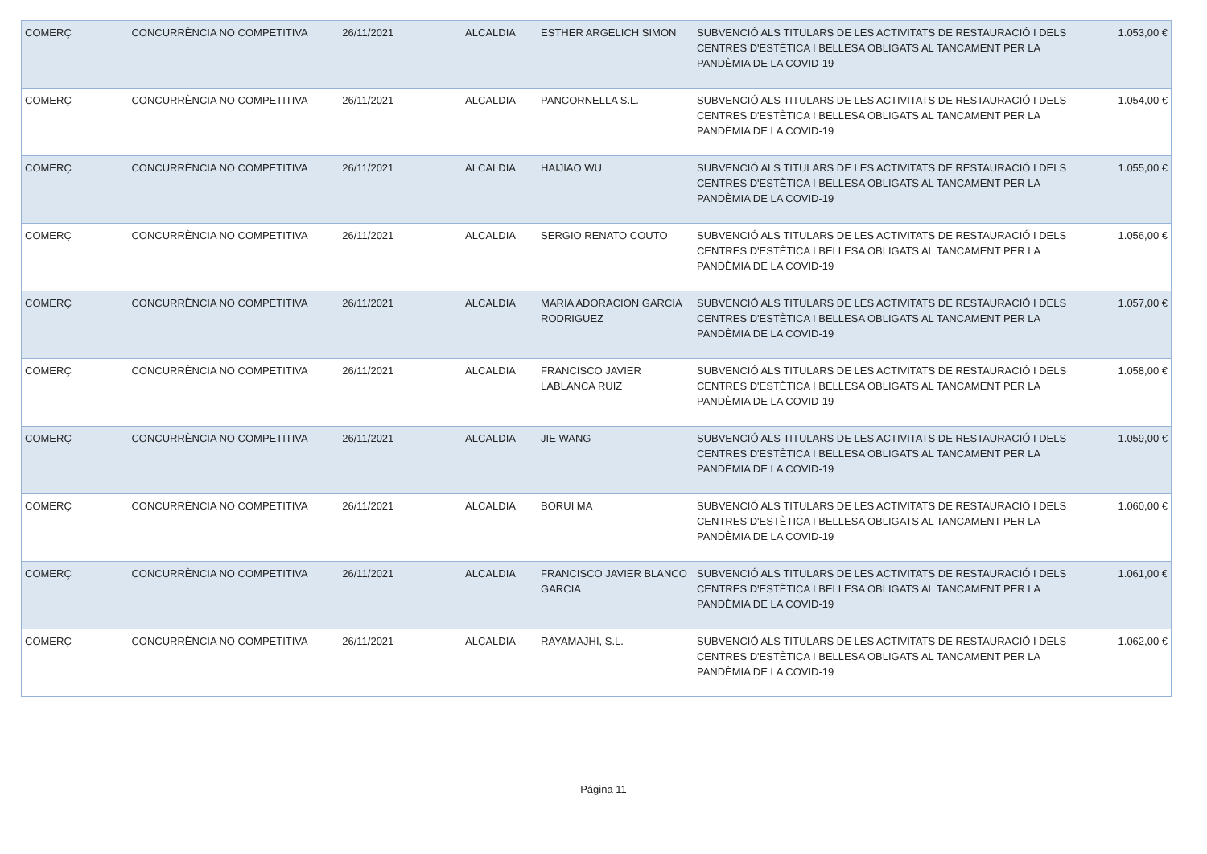| COMERÇ | CONCURRÈNCIA NO COMPETITIVA | 26/11/2021 | ALCALDIA | ESTHER ARGELICH SIMON | SUBVENCIÓ ALS TITULARS DE LES ACTIVITATS DE RESTAURACIÓ I DELS CENTRES D'ESTÈTICA I BELLESA OBLIGATS AL TANCAMENT PER LA PANDÈMIA DE LA COVID-19 | 1.053,00 € |
| COMERÇ | CONCURRÈNCIA NO COMPETITIVA | 26/11/2021 | ALCALDIA | PANCORNELLA S.L. | SUBVENCIÓ ALS TITULARS DE LES ACTIVITATS DE RESTAURACIÓ I DELS CENTRES D'ESTÈTICA I BELLESA OBLIGATS AL TANCAMENT PER LA PANDÈMIA DE LA COVID-19 | 1.054,00 € |
| COMERÇ | CONCURRÈNCIA NO COMPETITIVA | 26/11/2021 | ALCALDIA | HAIJIAO WU | SUBVENCIÓ ALS TITULARS DE LES ACTIVITATS DE RESTAURACIÓ I DELS CENTRES D'ESTÈTICA I BELLESA OBLIGATS AL TANCAMENT PER LA PANDÈMIA DE LA COVID-19 | 1.055,00 € |
| COMERÇ | CONCURRÈNCIA NO COMPETITIVA | 26/11/2021 | ALCALDIA | SERGIO RENATO COUTO | SUBVENCIÓ ALS TITULARS DE LES ACTIVITATS DE RESTAURACIÓ I DELS CENTRES D'ESTÈTICA I BELLESA OBLIGATS AL TANCAMENT PER LA PANDÈMIA DE LA COVID-19 | 1.056,00 € |
| COMERÇ | CONCURRÈNCIA NO COMPETITIVA | 26/11/2021 | ALCALDIA | MARIA ADORACION GARCIA RODRIGUEZ | SUBVENCIÓ ALS TITULARS DE LES ACTIVITATS DE RESTAURACIÓ I DELS CENTRES D'ESTÈTICA I BELLESA OBLIGATS AL TANCAMENT PER LA PANDÈMIA DE LA COVID-19 | 1.057,00 € |
| COMERÇ | CONCURRÈNCIA NO COMPETITIVA | 26/11/2021 | ALCALDIA | FRANCISCO JAVIER LABLANCA RUIZ | SUBVENCIÓ ALS TITULARS DE LES ACTIVITATS DE RESTAURACIÓ I DELS CENTRES D'ESTÈTICA I BELLESA OBLIGATS AL TANCAMENT PER LA PANDÈMIA DE LA COVID-19 | 1.058,00 € |
| COMERÇ | CONCURRÈNCIA NO COMPETITIVA | 26/11/2021 | ALCALDIA | JIE WANG | SUBVENCIÓ ALS TITULARS DE LES ACTIVITATS DE RESTAURACIÓ I DELS CENTRES D'ESTÈTICA I BELLESA OBLIGATS AL TANCAMENT PER LA PANDÈMIA DE LA COVID-19 | 1.059,00 € |
| COMERÇ | CONCURRÈNCIA NO COMPETITIVA | 26/11/2021 | ALCALDIA | BORUI MA | SUBVENCIÓ ALS TITULARS DE LES ACTIVITATS DE RESTAURACIÓ I DELS CENTRES D'ESTÈTICA I BELLESA OBLIGATS AL TANCAMENT PER LA PANDÈMIA DE LA COVID-19 | 1.060,00 € |
| COMERÇ | CONCURRÈNCIA NO COMPETITIVA | 26/11/2021 | ALCALDIA | FRANCISCO JAVIER BLANCO GARCIA | SUBVENCIÓ ALS TITULARS DE LES ACTIVITATS DE RESTAURACIÓ I DELS CENTRES D'ESTÈTICA I BELLESA OBLIGATS AL TANCAMENT PER LA PANDÈMIA DE LA COVID-19 | 1.061,00 € |
| COMERÇ | CONCURRÈNCIA NO COMPETITIVA | 26/11/2021 | ALCALDIA | RAYAMAJHI, S.L. | SUBVENCIÓ ALS TITULARS DE LES ACTIVITATS DE RESTAURACIÓ I DELS CENTRES D'ESTÈTICA I BELLESA OBLIGATS AL TANCAMENT PER LA PANDÈMIA DE LA COVID-19 | 1.062,00 € |
Página 11